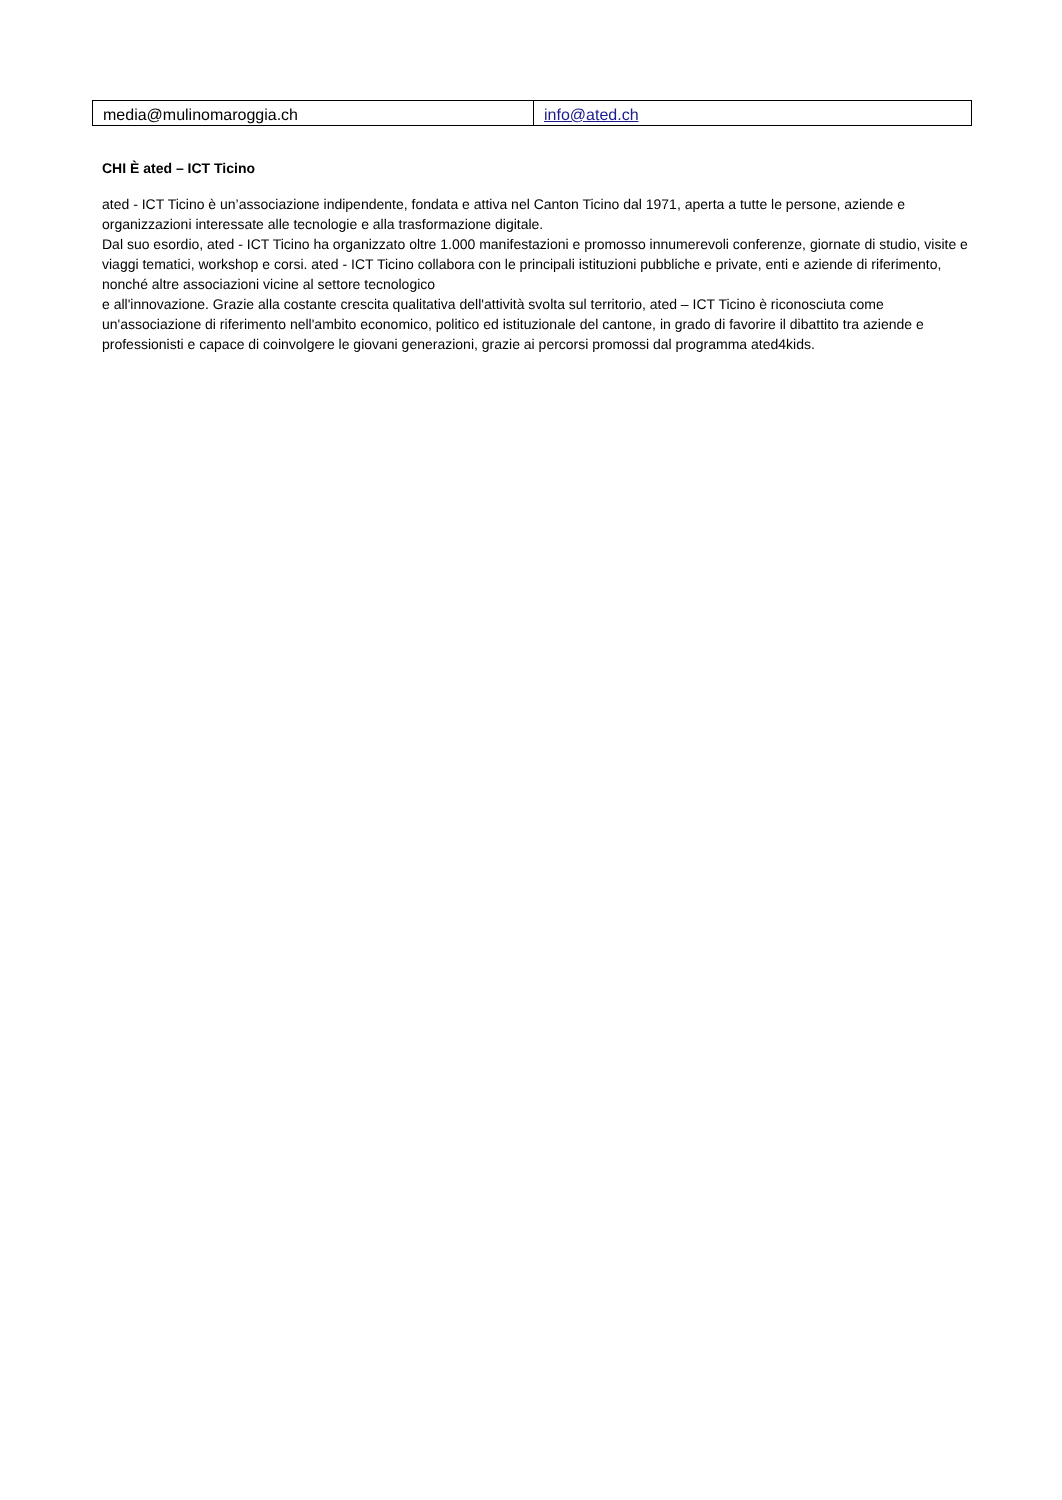| media@mulinomaroggia.ch | info@ated.ch |
CHI È ated – ICT Ticino
ated - ICT Ticino è un’associazione indipendente, fondata e attiva nel Canton Ticino dal 1971, aperta a tutte le persone, aziende e organizzazioni interessate alle tecnologie e alla trasformazione digitale.
Dal suo esordio, ated - ICT Ticino ha organizzato oltre 1.000 manifestazioni e promosso innumerevoli conferenze, giornate di studio, visite e viaggi tematici, workshop e corsi. ated - ICT Ticino collabora con le principali istituzioni pubbliche e private, enti e aziende di riferimento, nonché altre associazioni vicine al settore tecnologico
e all'innovazione. Grazie alla costante crescita qualitativa dell'attività svolta sul territorio, ated – ICT Ticino è riconosciuta come un'associazione di riferimento nell'ambito economico, politico ed istituzionale del cantone, in grado di favorire il dibattito tra aziende e professionisti e capace di coinvolgere le giovani generazioni, grazie ai percorsi promossi dal programma ated4kids.